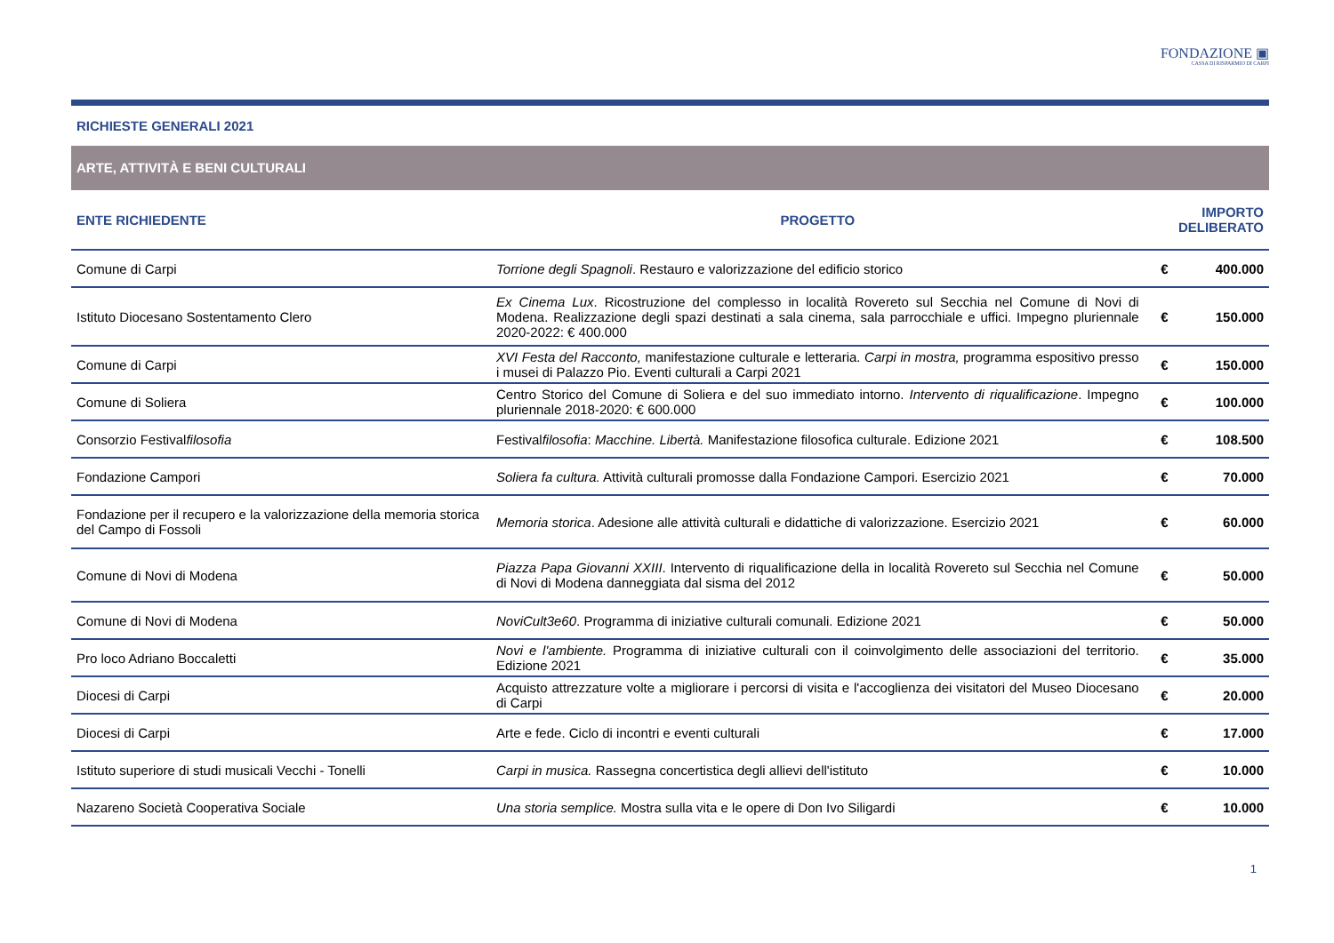FONDAZIONE ▣
CASSA DI RISPARMIO DI CARPI
RICHIESTE GENERALI 2021
ARTE, ATTIVITÀ E BENI CULTURALI
| ENTE RICHIEDENTE | PROGETTO | IMPORTO DELIBERATO | |
| --- | --- | --- | --- |
| Comune di Carpi | Torrione degli Spagnoli . Restauro e valorizzazione del edificio storico | € | 400.000 |
| Istituto Diocesano Sostentamento Clero | Ex Cinema Lux . Ricostruzione del complesso in località Rovereto sul Secchia nel Comune di Novi di Modena. Realizzazione degli spazi destinati a sala cinema, sala parrocchiale e uffici. Impegno pluriennale 2020-2022: € 400.000 | € | 150.000 |
| Comune di Carpi | XVI Festa del Racconto, manifestazione culturale e letteraria. Carpi in mostra, programma espositivo presso i musei di Palazzo Pio. Eventi culturali a Carpi 2021 | € | 150.000 |
| Comune di Soliera | Centro Storico del Comune di Soliera e del suo immediato intorno. Intervento di riqualificazione . Impegno pluriennale 2018-2020: € 600.000 | € | 100.000 |
| Consorzio Festival filosofia | Festival filosofia : Macchine. Libertà. Manifestazione filosofica culturale. Edizione 2021 | € | 108.500 |
| Fondazione Campori | Soliera fa cultura. Attività culturali promosse dalla Fondazione Campori. Esercizio 2021 | € | 70.000 |
| Fondazione per il recupero e la valorizzazione della memoria storica del Campo di Fossoli | Memoria storica . Adesione alle attività culturali e didattiche di valorizzazione. Esercizio 2021 | € | 60.000 |
| Comune di Novi di Modena | Piazza Papa Giovanni XXIII . Intervento di riqualificazione della in località Rovereto sul Secchia nel Comune di Novi di Modena danneggiata dal sisma del 2012 | € | 50.000 |
| Comune di Novi di Modena | NoviCult3e60 . Programma di iniziative culturali comunali. Edizione 2021 | € | 50.000 |
| Pro loco Adriano Boccaletti | Novi e l'ambiente. Programma di iniziative culturali con il coinvolgimento delle associazioni del territorio. Edizione 2021 | € | 35.000 |
| Diocesi di Carpi | Acquisto attrezzature volte a migliorare i percorsi di visita e l'accoglienza dei visitatori del Museo Diocesano di Carpi | € | 20.000 |
| Diocesi di Carpi | Arte e fede. Ciclo di incontri e eventi culturali | € | 17.000 |
| Istituto superiore di studi musicali Vecchi - Tonelli | Carpi in musica. Rassegna concertistica degli allievi dell'istituto | € | 10.000 |
| Nazareno Società Cooperativa Sociale | Una storia semplice. Mostra sulla vita e le opere di Don Ivo Siligardi | € | 10.000 |
1